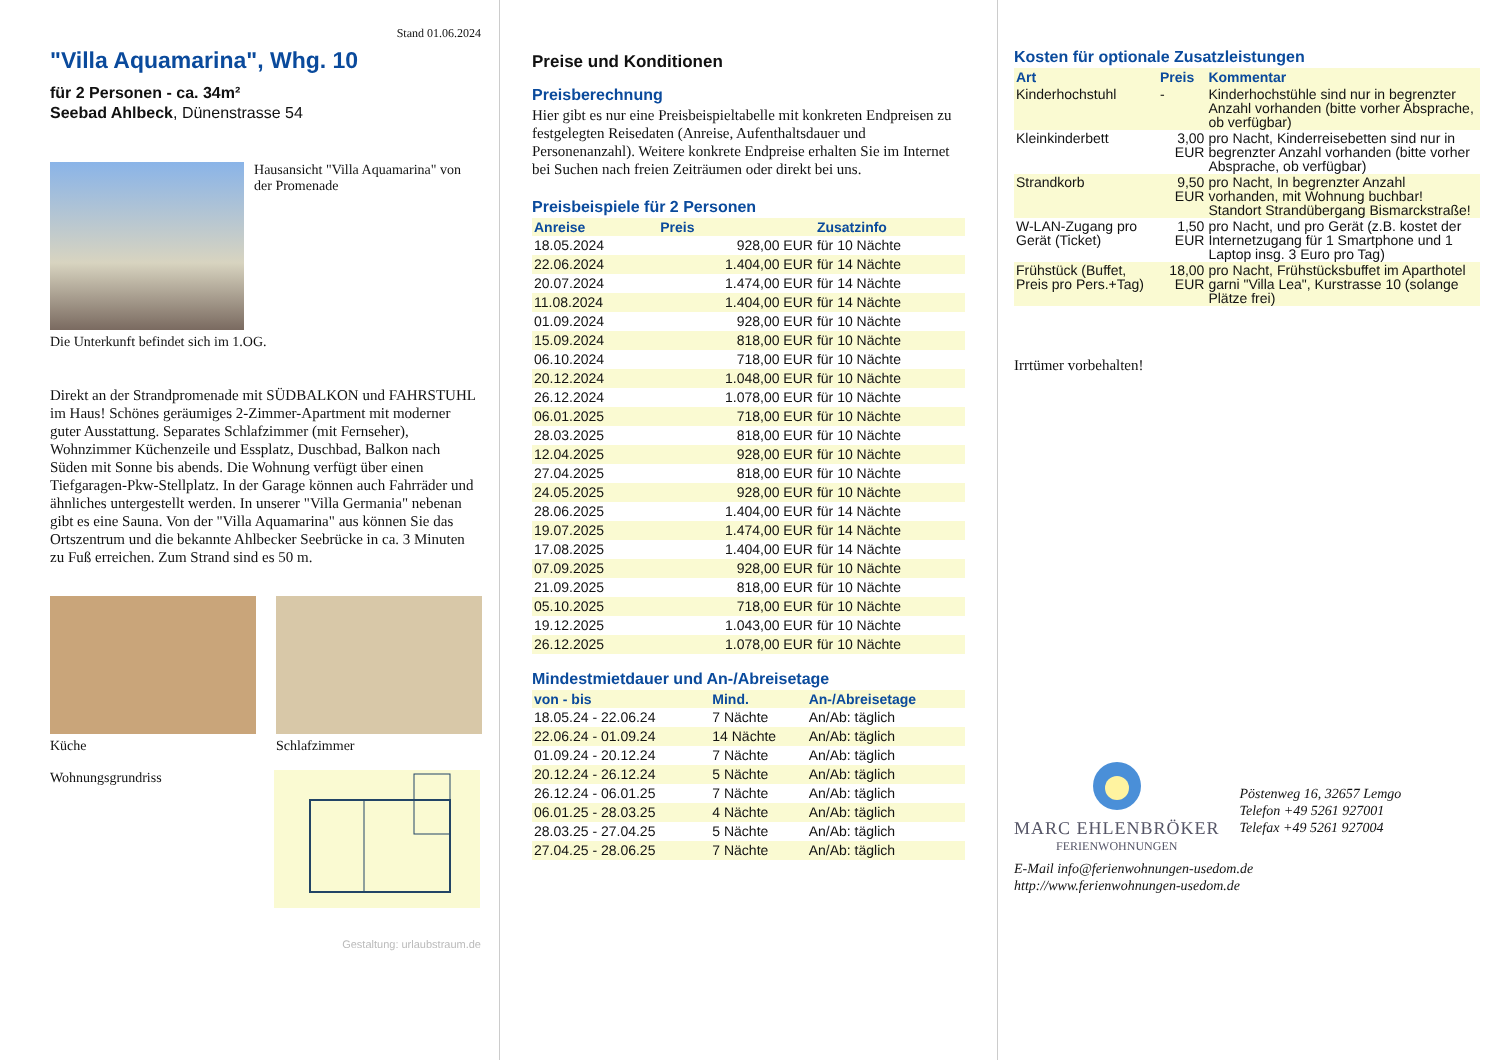Stand 01.06.2024
"Villa Aquamarina", Whg. 10
für 2 Personen - ca. 34m²
Seebad Ahlbeck, Dünenstrasse 54
Hausansicht "Villa Aquamarina" von der Promenade
Die Unterkunft befindet sich im 1.OG.
Direkt an der Strandpromenade mit SÜDBALKON und FAHRSTUHL im Haus! Schönes geräumiges 2-Zimmer-Apartment mit moderner guter Ausstattung. Separates Schlafzimmer (mit Fernseher), Wohnzimmer Küchenzeile und Essplatz, Duschbad, Balkon nach Süden mit Sonne bis abends. Die Wohnung verfügt über einen Tiefgaragen-Pkw-Stellplatz. In der Garage können auch Fahrräder und ähnliches untergestellt werden. In unserer "Villa Germania" nebenan gibt es eine Sauna. Von der "Villa Aquamarina" aus können Sie das Ortszentrum und die bekannte Ahlbecker Seebrücke in ca. 3 Minuten zu Fuß erreichen. Zum Strand sind es 50 m.
Küche Schlafzimmer
Wohnungsgrundriss
Gestaltung: urlaubstraum.de
Preise und Konditionen
Preisberechnung
Hier gibt es nur eine Preisbeispieltabelle mit konkreten Endpreisen zu festgelegten Reisedaten (Anreise, Aufenthaltsdauer und Personenanzahl). Weitere konkrete Endpreise erhalten Sie im Internet bei Suchen nach freien Zeiträumen oder direkt bei uns.
Preisbeispiele für 2 Personen
| Anreise | Preis | Zusatzinfo |
| --- | --- | --- |
| 18.05.2024 | 928,00 EUR | für 10 Nächte |
| 22.06.2024 | 1.404,00 EUR | für 14 Nächte |
| 20.07.2024 | 1.474,00 EUR | für 14 Nächte |
| 11.08.2024 | 1.404,00 EUR | für 14 Nächte |
| 01.09.2024 | 928,00 EUR | für 10 Nächte |
| 15.09.2024 | 818,00 EUR | für 10 Nächte |
| 06.10.2024 | 718,00 EUR | für 10 Nächte |
| 20.12.2024 | 1.048,00 EUR | für 10 Nächte |
| 26.12.2024 | 1.078,00 EUR | für 10 Nächte |
| 06.01.2025 | 718,00 EUR | für 10 Nächte |
| 28.03.2025 | 818,00 EUR | für 10 Nächte |
| 12.04.2025 | 928,00 EUR | für 10 Nächte |
| 27.04.2025 | 818,00 EUR | für 10 Nächte |
| 24.05.2025 | 928,00 EUR | für 10 Nächte |
| 28.06.2025 | 1.404,00 EUR | für 14 Nächte |
| 19.07.2025 | 1.474,00 EUR | für 14 Nächte |
| 17.08.2025 | 1.404,00 EUR | für 14 Nächte |
| 07.09.2025 | 928,00 EUR | für 10 Nächte |
| 21.09.2025 | 818,00 EUR | für 10 Nächte |
| 05.10.2025 | 718,00 EUR | für 10 Nächte |
| 19.12.2025 | 1.043,00 EUR | für 10 Nächte |
| 26.12.2025 | 1.078,00 EUR | für 10 Nächte |
Mindestmietdauer und An-/Abreisetage
| von - bis | Mind. | An-/Abreisetage |
| --- | --- | --- |
| 18.05.24 - 22.06.24 | 7 Nächte | An/Ab: täglich |
| 22.06.24 - 01.09.24 | 14 Nächte | An/Ab: täglich |
| 01.09.24 - 20.12.24 | 7 Nächte | An/Ab: täglich |
| 20.12.24 - 26.12.24 | 5 Nächte | An/Ab: täglich |
| 26.12.24 - 06.01.25 | 7 Nächte | An/Ab: täglich |
| 06.01.25 - 28.03.25 | 4 Nächte | An/Ab: täglich |
| 28.03.25 - 27.04.25 | 5 Nächte | An/Ab: täglich |
| 27.04.25 - 28.06.25 | 7 Nächte | An/Ab: täglich |
Kosten für optionale Zusatzleistungen
| Art | Preis | Kommentar |
| --- | --- | --- |
| Kinderhochstuhl | - | Kinderhochstühle sind nur in begrenzter Anzahl vorhanden (bitte vorher Absprache, ob verfügbar) |
| Kleinkinderbett | 3,00 EUR | pro Nacht, Kinderreisebetten sind nur in begrenzter Anzahl vorhanden (bitte vorher Absprache, ob verfügbar) |
| Strandkorb | 9,50 EUR | pro Nacht, In begrenzter Anzahl vorhanden, mit Wohnung buchbar! Standort Strandübergang Bismarckstraße! |
| W-LAN-Zugang pro Gerät (Ticket) | 1,50 EUR | pro Nacht, und pro Gerät (z.B. kostet der Internetzugang für 1 Smartphone und 1 Laptop insg. 3 Euro pro Tag) |
| Frühstück (Buffet, Preis pro Pers.+Tag) | 18,00 EUR | pro Nacht, Frühstücksbuffet im Aparthotel garni "Villa Lea", Kurstrasse 10 (solange Plätze frei) |
Irrtümer vorbehalten!
MARC EHLENBRÖKER
FERIENWOHNUNGEN
Pöstenweg 16, 32657 Lemgo
Telefon +49 5261 927001
Telefax +49 5261 927004
E-Mail info@ferienwohnungen-usedom.de
http://www.ferienwohnungen-usedom.de